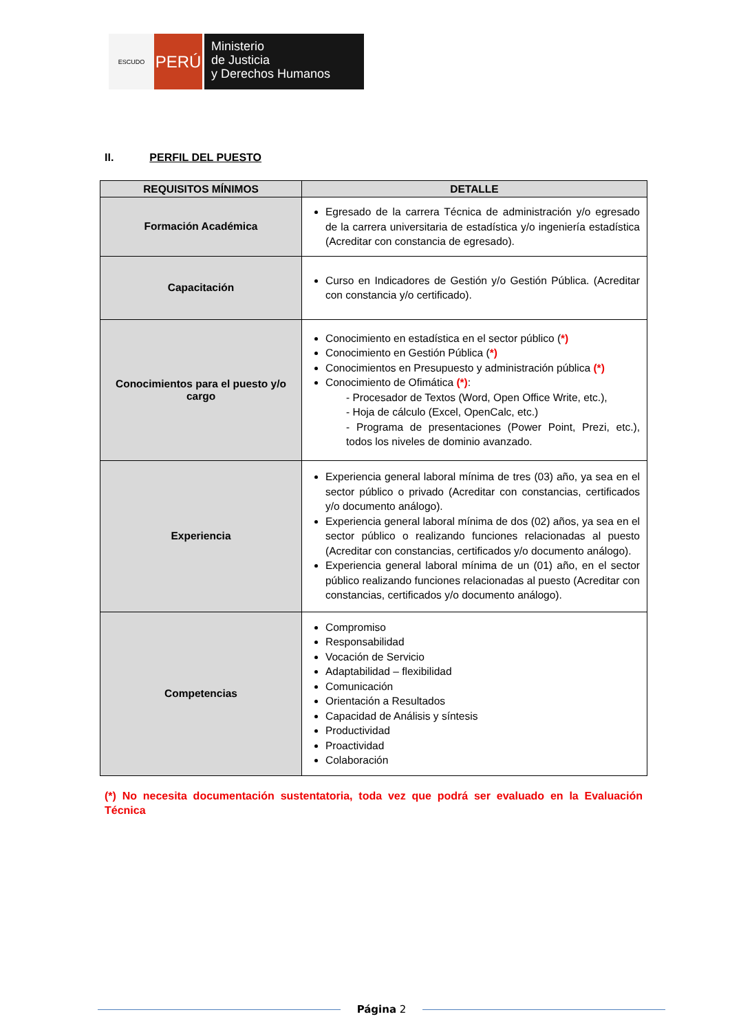ESCUDO
PERÚ
Ministerio
de Justicia
y Derechos Humanos
II. PERFIL DEL PUESTO
| REQUISITOS MÍNIMOS | DETALLE |
| --- | --- |
| Formación Académica | Egresado de la carrera Técnica de administración y/o egresado de la carrera universitaria de estadística y/o ingeniería estadística (Acreditar con constancia de egresado). |
| Capacitación | Curso en Indicadores de Gestión y/o Gestión Pública. (Acreditar con constancia y/o certificado). |
| Conocimientos para el puesto y/o cargo | Conocimiento en estadística en el sector público ( *) Conocimiento en Gestión Pública ( *) Conocimientos en Presupuesto y administración pública (*) Conocimiento de Ofimática (*) : - Procesador de Textos (Word, Open Office Write, etc.), - Hoja de cálculo (Excel, OpenCalc, etc.) - Programa de presentaciones (Power Point, Prezi, etc.), todos los niveles de dominio avanzado. |
| Experiencia | Experiencia general laboral mínima de tres (03) año, ya sea en el sector público o privado (Acreditar con constancias, certificados y/o documento análogo). Experiencia general laboral mínima de dos (02) años, ya sea en el sector público o realizando funciones relacionadas al puesto (Acreditar con constancias, certificados y/o documento análogo). Experiencia general laboral mínima de un (01) año, en el sector público realizando funciones relacionadas al puesto (Acreditar con constancias, certificados y/o documento análogo). |
| Competencias | Compromiso Responsabilidad Vocación de Servicio Adaptabilidad – flexibilidad Comunicación Orientación a Resultados Capacidad de Análisis y síntesis Productividad Proactividad Colaboración |
(*) No necesita documentación sustentatoria, toda vez que podrá ser evaluado en la Evaluación Técnica
Página 2